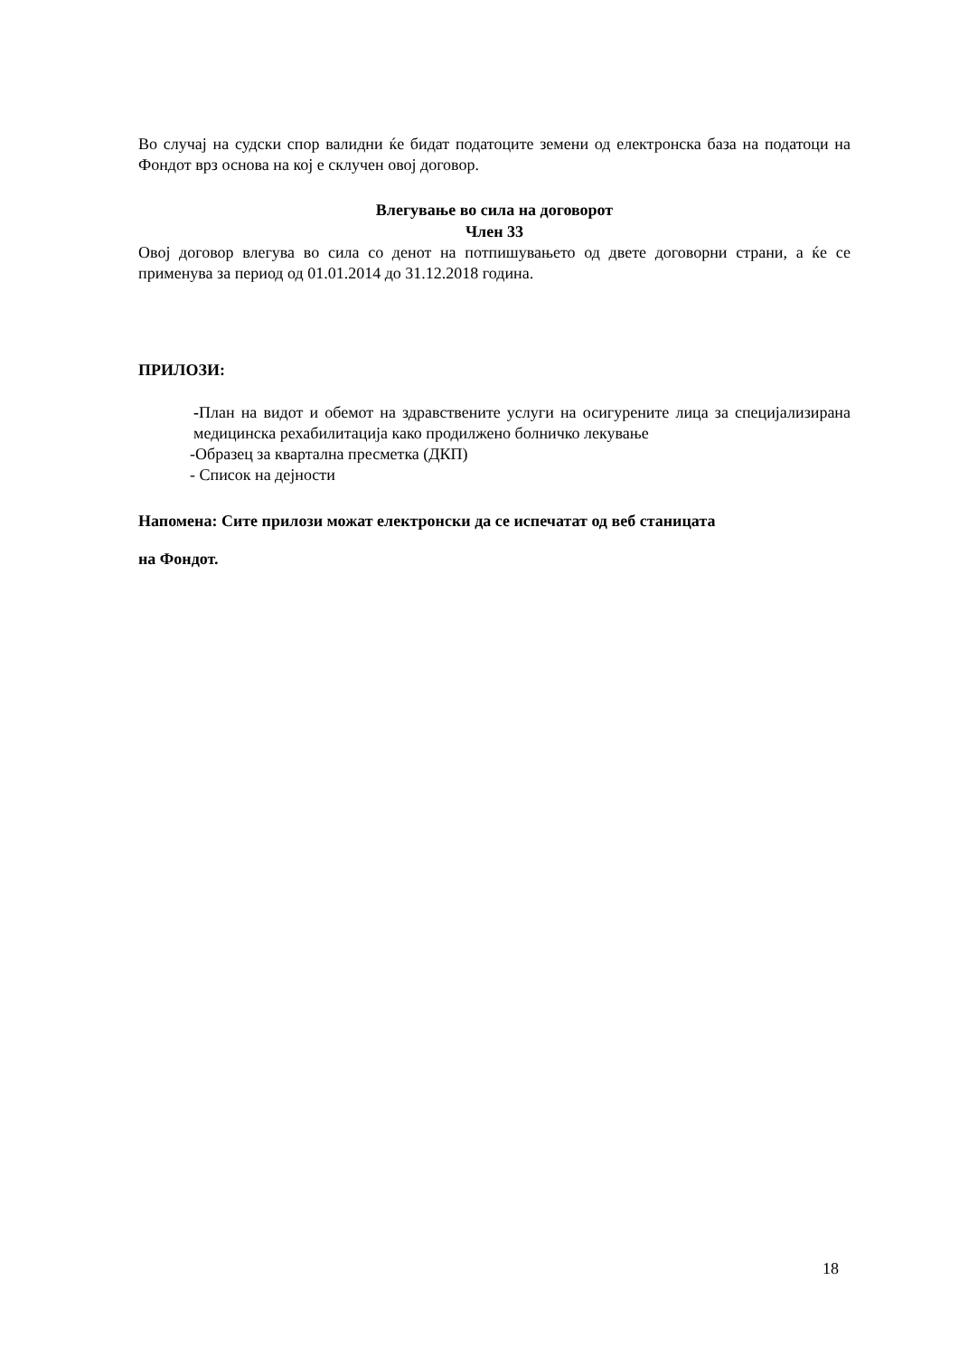Во случај на судски спор валидни ќе бидат податоците земени од електронска база на податоци на Фондот врз основа на кој е склучен овој договор.
Влегување во сила на договорот
Член 33
Овој договор влегува во сила со денот на потпишувањето од двете договорни страни, а ќе се применува за период од 01.01.2014 до 31.12.2018 година.
ПРИЛОЗИ:
-План на видот и обемот на здравствените услуги на осигурените лица за специјализирана медицинска рехабилитација како продилжено болничко лекување
-Образец за квартална пресметка (ДКП)
- Список на дејности
Напомена: Сите прилози можат електронски да се испечатат од веб станицата
на Фондот.
18